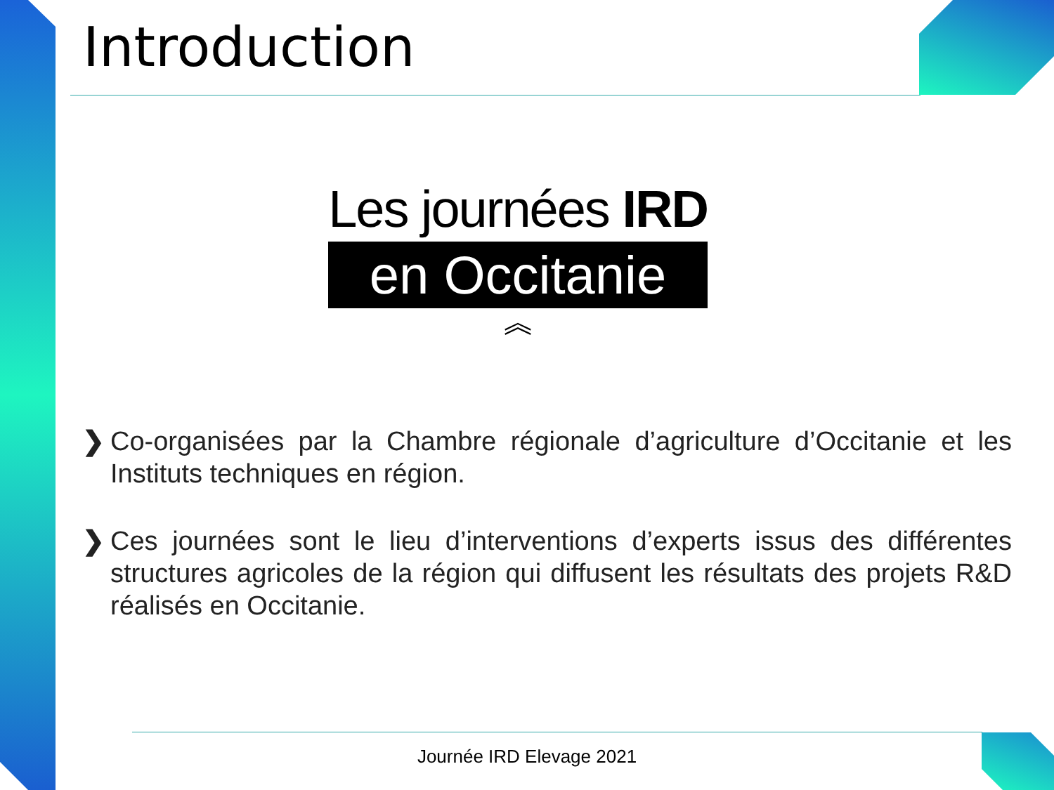Introduction
Les journées IRD
en Occitanie
︽
❯ Co-organisées par la Chambre régionale d’agriculture d’Occitanie et les Instituts techniques en région.
❯ Ces journées sont le lieu d’interventions d’experts issus des différentes structures agricoles de la région qui diffusent les résultats des projets R&D réalisés en Occitanie.
Journée IRD Elevage 2021